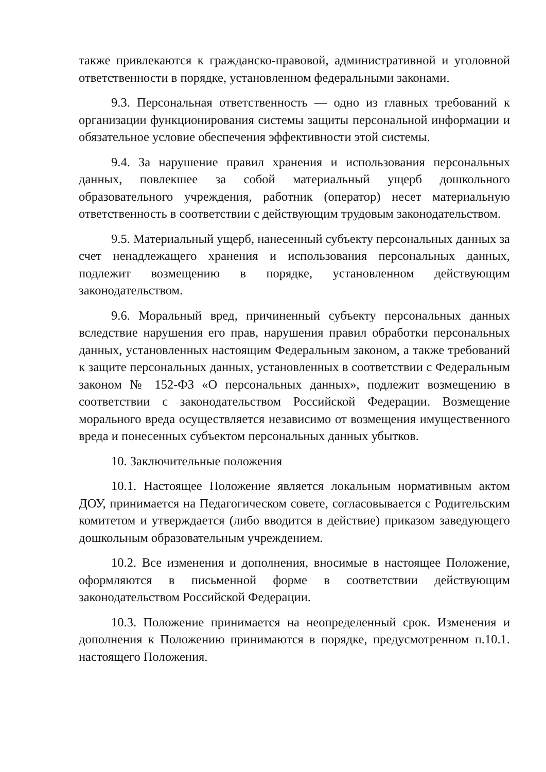также привлекаются к гражданско-правовой, административной и уголовной ответственности в порядке, установленном федеральными законами.
9.3. Персональная ответственность — одно из главных требований к организации функционирования системы защиты персональной информации и обязательное условие обеспечения эффективности этой системы.
9.4. За нарушение правил хранения и использования персональных данных, повлекшее за собой материальный ущерб дошкольного образовательного учреждения, работник (оператор) несет материальную ответственность в соответствии с действующим трудовым законодательством.
9.5. Материальный ущерб, нанесенный субъекту персональных данных за счет ненадлежащего хранения и использования персональных данных, подлежит возмещению в порядке, установленном действующим законодательством.
9.6. Моральный вред, причиненный субъекту персональных данных вследствие нарушения его прав, нарушения правил обработки персональных данных, установленных настоящим Федеральным законом, а также требований к защите персональных данных, установленных в соответствии с Федеральным законом № 152-ФЗ «О персональных данных», подлежит возмещению в соответствии с законодательством Российской Федерации. Возмещение морального вреда осуществляется независимо от возмещения имущественного вреда и понесенных субъектом персональных данных убытков.
10. Заключительные положения
10.1. Настоящее Положение является локальным нормативным актом ДОУ, принимается на Педагогическом совете, согласовывается с Родительским комитетом и утверждается (либо вводится в действие) приказом заведующего дошкольным образовательным учреждением.
10.2. Все изменения и дополнения, вносимые в настоящее Положение, оформляются в письменной форме в соответствии действующим законодательством Российской Федерации.
10.3. Положение принимается на неопределенный срок. Изменения и дополнения к Положению принимаются в порядке, предусмотренном п.10.1. настоящего Положения.